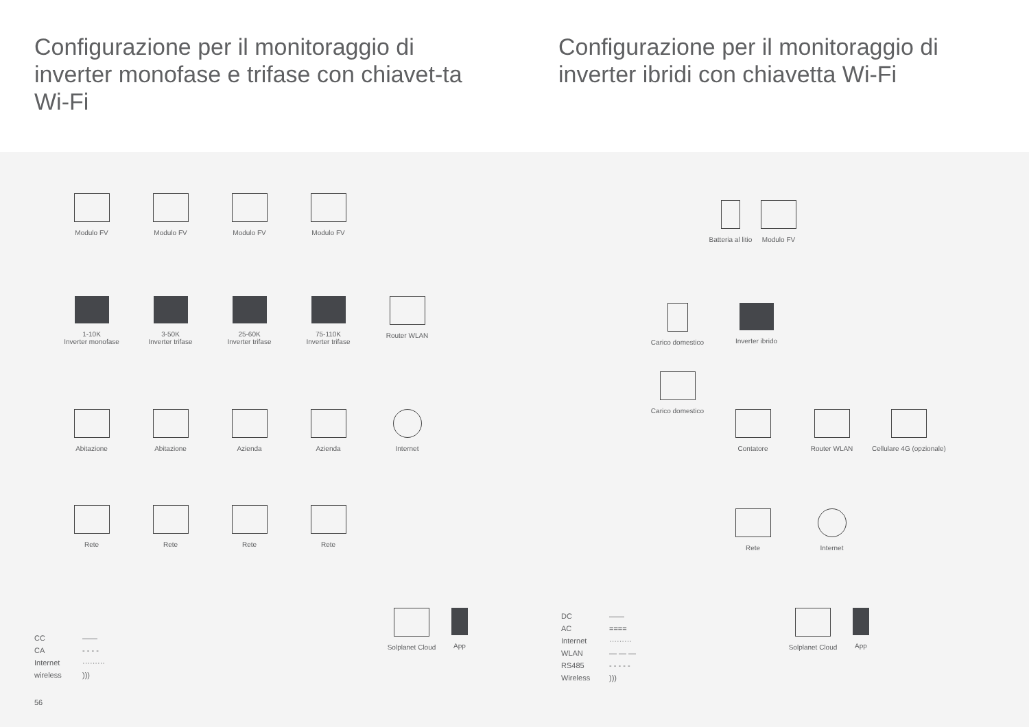Configurazione per il monitoraggio di inverter monofase e trifase con chiavet-ta Wi-Fi
Configurazione per il monitoraggio di inverter ibridi con chiavetta Wi-Fi
Modulo FV
Modulo FV
Modulo FV
Modulo FV
1-10K
Inverter monofase
3-50K
Inverter trifase
25-60K
Inverter trifase
75-110K
Inverter trifase
Router WLAN
Abitazione
Abitazione
Azienda
Azienda
Internet
Rete
Rete
Rete
Rete
Solplanet Cloud
App
CC ——
CA - - - -
Internet ·········
wireless)))
56
Batteria al litio
Modulo FV
Carico domestico
Inverter ibrido
Carico domestico
Contatore
Router WLAN
Cellulare 4G (opzionale)
Rete
Internet
Solplanet Cloud
App
DC ——
AC ====
Internet ·········
WLAN — — —
RS485 - - - - -
Wireless)))